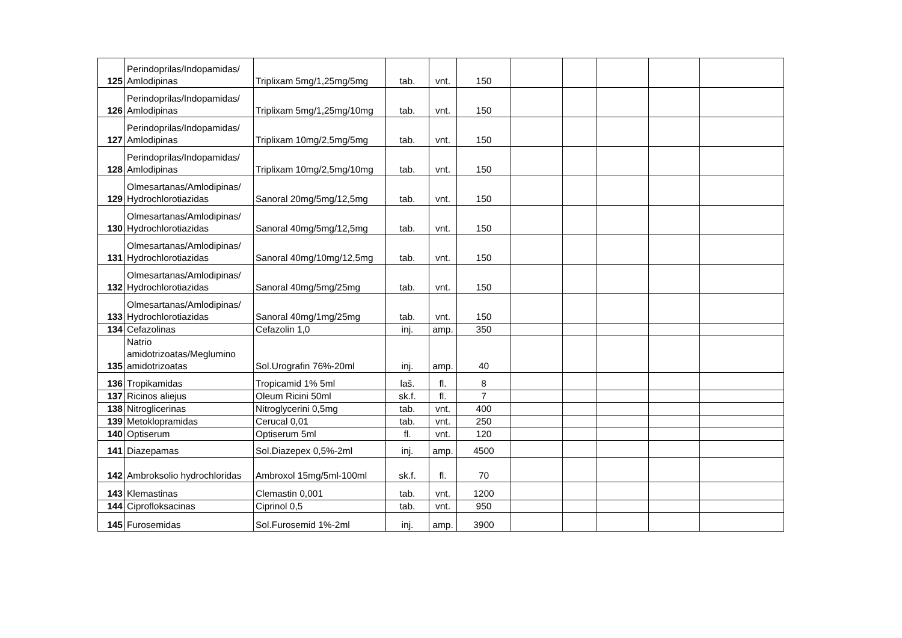| 125 | Perindoprilas/Indopamidas/ Amlodipinas | Triplixam 5mg/1,25mg/5mg | tab. | vnt. | 150 | | | | | |
| 126 | Perindoprilas/Indopamidas/ Amlodipinas | Triplixam 5mg/1,25mg/10mg | tab. | vnt. | 150 | | | | | |
| 127 | Perindoprilas/Indopamidas/ Amlodipinas | Triplixam 10mg/2,5mg/5mg | tab. | vnt. | 150 | | | | | |
| 128 | Perindoprilas/Indopamidas/ Amlodipinas | Triplixam 10mg/2,5mg/10mg | tab. | vnt. | 150 | | | | | |
| 129 | Olmesartanas/Amlodipinas/ Hydrochlorotiazidas | Sanoral 20mg/5mg/12,5mg | tab. | vnt. | 150 | | | | | |
| 130 | Olmesartanas/Amlodipinas/ Hydrochlorotiazidas | Sanoral 40mg/5mg/12,5mg | tab. | vnt. | 150 | | | | | |
| 131 | Olmesartanas/Amlodipinas/ Hydrochlorotiazidas | Sanoral 40mg/10mg/12,5mg | tab. | vnt. | 150 | | | | | |
| 132 | Olmesartanas/Amlodipinas/ Hydrochlorotiazidas | Sanoral 40mg/5mg/25mg | tab. | vnt. | 150 | | | | | |
| 133 | Olmesartanas/Amlodipinas/ Hydrochlorotiazidas | Sanoral 40mg/1mg/25mg | tab. | vnt. | 150 | | | | | |
| 134 | Cefazolinas | Cefazolin 1,0 | inj. | amp. | 350 | | | | | |
| 135 | Natrio amidotrizoatas/Meglumino amidotrizoatas | Sol.Urografin 76%-20ml | inj. | amp. | 40 | | | | | |
| 136 | Tropikamidas | Tropicamid 1% 5ml | laš. | fl. | 8 | | | | | |
| 137 | Ricinos aliejus | Oleum Ricini 50ml | sk.f. | fl. | 7 | | | | | |
| 138 | Nitroglicerinas | Nitroglycerini 0,5mg | tab. | vnt. | 400 | | | | | |
| 139 | Metoklopramidas | Cerucal 0,01 | tab. | vnt. | 250 | | | | | |
| 140 | Optiserum | Optiserum 5ml | fl. | vnt. | 120 | | | | | |
| 141 | Diazepamas | Sol.Diazepex 0,5%-2ml | inj. | amp. | 4500 | | | | | |
| 142 | Ambroksolio hydrochloridas | Ambroxol 15mg/5ml-100ml | sk.f. | fl. | 70 | | | | | |
| 143 | Klemastinas | Clemastin 0,001 | tab. | vnt. | 1200 | | | | | |
| 144 | Ciprofloksacinas | Ciprinol 0,5 | tab. | vnt. | 950 | | | | | |
| 145 | Furosemidas | Sol.Furosemid 1%-2ml | inj. | amp. | 3900 | | | | | |